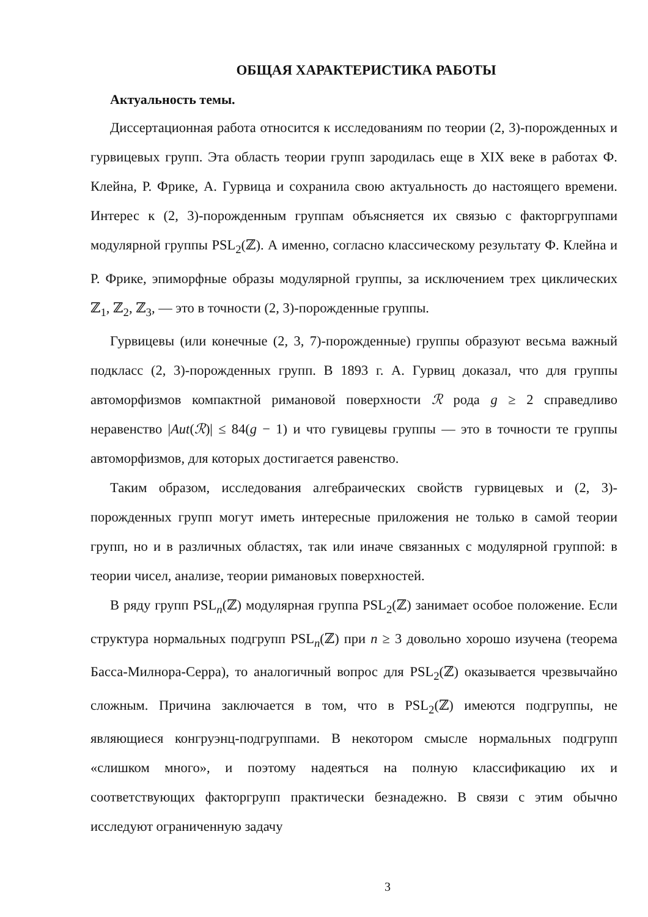ОБЩАЯ ХАРАКТЕРИСТИКА РАБОТЫ
Актуальность темы.
Диссертационная работа относится к исследованиям по теории (2, 3)-порожденных и гурвицевых групп. Эта область теории групп зародилась еще в XIX веке в работах Ф. Клейна, Р. Фрике, А. Гурвица и сохранила свою актуальность до настоящего времени. Интерес к (2, 3)-порожденным группам объясняется их связью с факторгруппами модулярной группы PSL<sub>2</sub>(ℤ). А именно, согласно классическому результату Ф. Клейна и Р. Фрике, эпиморфные образы модулярной группы, за исключением трех циклических ℤ<sub>1</sub>, ℤ<sub>2</sub>, ℤ<sub>3</sub>, — это в точности (2, 3)-порожденные группы.
Гурвицевы (или конечные (2, 3, 7)-порожденные) группы образуют весьма важный подкласс (2, 3)-порожденных групп. В 1893 г. А. Гурвиц доказал, что для группы автоморфизмов компактной римановой поверхности ℛ рода g ≥ 2 справедливо неравенство |Aut(ℛ)| ≤ 84(g − 1) и что гувицевы группы — это в точности те группы автоморфизмов, для которых достигается равенство.
Таким образом, исследования алгебраических свойств гурвицевых и (2, 3)-порожденных групп могут иметь интересные приложения не только в самой теории групп, но и в различных областях, так или иначе связанных с модулярной группой: в теории чисел, анализе, теории римановых поверхностей.
В ряду групп PSL<sub>n</sub>(ℤ) модулярная группа PSL<sub>2</sub>(ℤ) занимает особое положение. Если структура нормальных подгрупп PSL<sub>n</sub>(ℤ) при n ≥ 3 довольно хорошо изучена (теорема Басса-Милнора-Серра), то аналогичный вопрос для PSL<sub>2</sub>(ℤ) оказывается чрезвычайно сложным. Причина заключается в том, что в PSL<sub>2</sub>(ℤ) имеются подгруппы, не являющиеся конгруэнц-подгруппами. В некотором смысле нормальных подгрупп «слишком много», и поэтому надеяться на полную классификацию их и соответствующих факторгрупп практически безнадежно. В связи с этим обычно исследуют ограниченную задачу
3